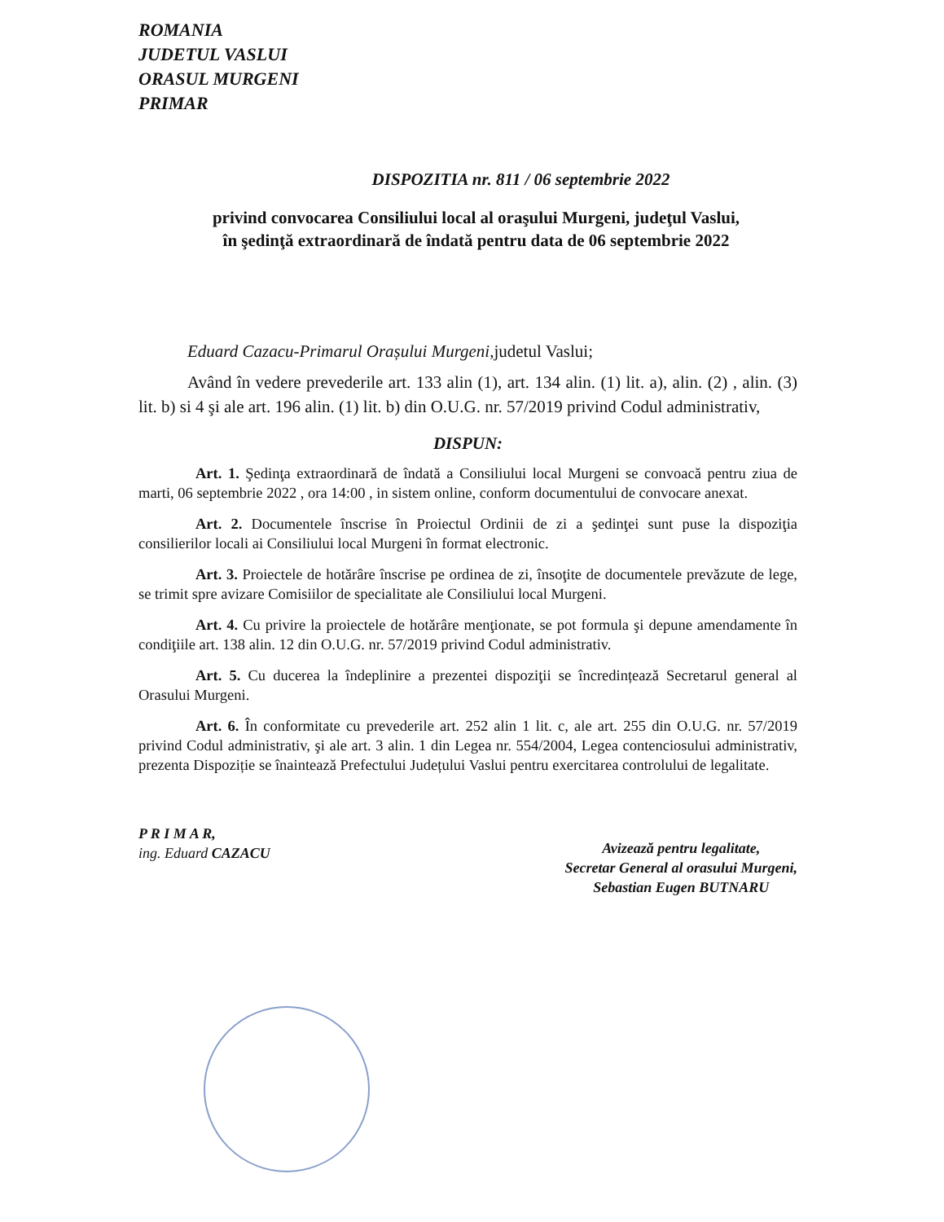ROMANIA
JUDETUL VASLUI
ORASUL MURGENI
PRIMAR
DISPOZITIA nr. 811 / 06 septembrie 2022
privind convocarea Consiliului local al oraşului Murgeni, judeţul Vaslui,
în şedinţă extraordinară de îndată pentru data de 06 septembrie 2022
Eduard Cazacu-Primarul Orașului Murgeni,judetul Vaslui;
Având în vedere prevederile art. 133 alin (1), art. 134 alin. (1) lit. a), alin. (2) , alin. (3) lit. b) si 4 şi ale art. 196 alin. (1) lit. b) din O.U.G. nr. 57/2019 privind Codul administrativ,
DISPUN:
Art. 1. Şedinţa extraordinară de îndată a Consiliului local Murgeni se convoacă pentru ziua de marti, 06 septembrie 2022 , ora 14:00 , in sistem online, conform documentului de convocare anexat.
Art. 2. Documentele înscrise în Proiectul Ordinii de zi a şedinţei sunt puse la dispoziţia consilierilor locali ai Consiliului local Murgeni în format electronic.
Art. 3. Proiectele de hotărâre înscrise pe ordinea de zi, însoţite de documentele prevăzute de lege, se trimit spre avizare Comisiilor de specialitate ale Consiliului local Murgeni.
Art. 4. Cu privire la proiectele de hotărâre menţionate, se pot formula şi depune amendamente în condiţiile art. 138 alin. 12 din O.U.G. nr. 57/2019 privind Codul administrativ.
Art. 5. Cu ducerea la îndeplinire a prezentei dispoziţii se încredințează Secretarul general al Orasului Murgeni.
Art. 6. În conformitate cu prevederile art. 252 alin 1 lit. c, ale art. 255 din O.U.G. nr. 57/2019 privind Codul administrativ, şi ale art. 3 alin. 1 din Legea nr. 554/2004, Legea contenciosului administrativ, prezenta Dispoziție se înaintează Prefectului Județului Vaslui pentru exercitarea controlului de legalitate.
P R I M A R,
ing. Eduard CAZACU
Avizează pentru legalitate,
Secretar General al orasului Murgeni,
Sebastian Eugen BUTNARU